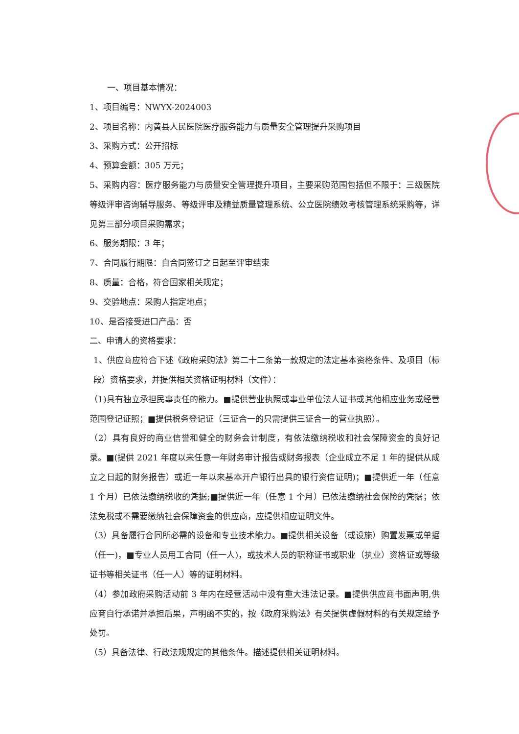一、项目基本情况：
1、项目编号：NWYX-2024003
2、项目名称：内黄县人民医院医疗服务能力与质量安全管理提升采购项目
3、采购方式：公开招标
4、预算金额：305 万元；
5、采购内容：医疗服务能力与质量安全管理提升项目，主要采购范围包括但不限于：三级医院等级评审咨询辅导服务、等级评审及精益质量管理系统、公立医院绩效考核管理系统采购等，详见第三部分项目采购需求；
6、服务期限：3 年；
7、合同履行期限：自合同签订之日起至评审结束
8、质量：合格，符合国家相关规定；
9、交验地点：采购人指定地点；
10、是否接受进口产品：否
二、申请人的资格要求：
1、供应商应符合下述《政府采购法》第二十二条第一款规定的法定基本资格条件、及项目（标段）资格要求，并提供相关资格证明材料（文件）：
（1)具有独立承担民事责任的能力。■提供营业执照或事业单位法人证书或其他相应业务或经营范围登记证照；■提供税务登记证（三证合一的只需提供三证合一的营业执照）。
（2）具有良好的商业信誉和健全的财务会计制度，有依法缴纳税收和社会保障资金的良好记录。■(提供 2021 年度以来任意一年财务审计报告或财务报表（企业成立不足 1 年的提供从成立之日起的财务报告）或近一年以来基本开户银行出具的银行资信证明)；■提供近一年（任意 1 个月）已依法缴纳税收的凭据;■提供近一年（任意 1 个月）已依法缴纳社会保险的凭据；依法免税或不需要缴纳社会保障资金的供应商，应提供相应证明文件。
（3）具备履行合同所必需的设备和专业技术能力。■提供相关设备（或设施）购置发票或单据（任一)，■专业人员用工合同（任一人)，或技术人员的职称证书或职业（执业）资格证或等级证书等相关证书（任一人）等的证明材料。
（4）参加政府采购活动前 3 年内在经营活动中没有重大违法记录。■提供供应商书面声明,供应商自行承诺并承担后果，声明函不实的，按《政府采购法》有关提供虚假材料的有关规定给予处罚。
（5）具备法律、行政法规规定的其他条件。描述提供相关证明材料。